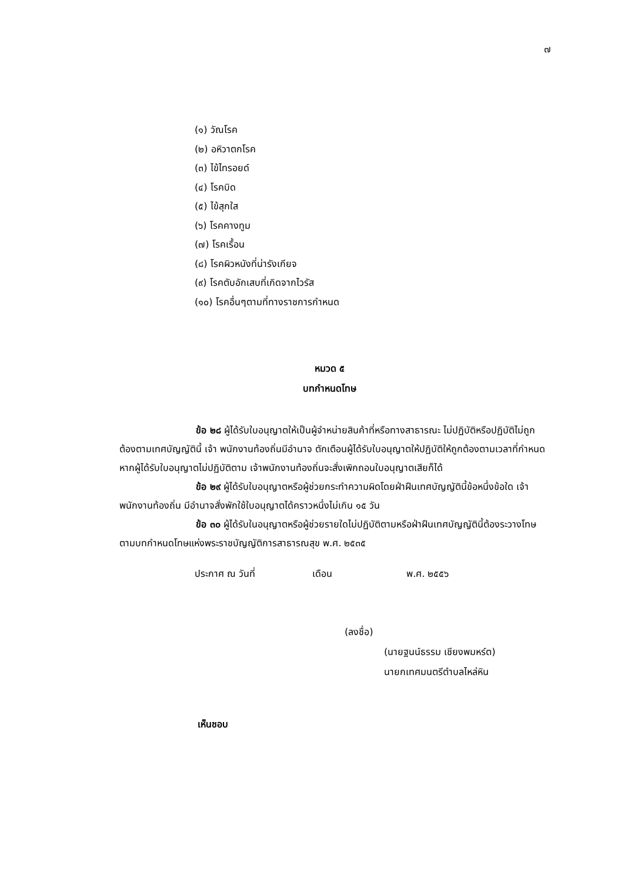๗
(๑) วัณโรค
(๒) อหิวาตกโรค
(๓) ไข้ไทรอยด์
(๔) โรคบิด
(๕) ไข้สุกใส
(๖) โรคคางทูม
(๗) โรคเรื้อน
(๘) โรคผิวหนังที่น่ารังเกียจ
(๙) โรคตับอักเสบที่เกิดจากไวรัส
(๑๐) โรคอื่นๆตามที่ทางราชการกำหนด
หมวด ๕
บทกำหนดโทษ
ข้อ ๒๘ ผู้ได้รับใบอนุญาตให้เป็นผู้จำหน่ายสินค้าที่หรือทางสาธารณะ ไม่ปฏิบัติหรือปฏิบัติไม่ถูกต้องตามเทศบัญญัตินี้ เจ้า พนักงานท้องถิ่นมีอำนาจ ตักเตือนผู้ได้รับใบอนุญาตให้ปฏิบัติให้ถูกต้องตามเวลาที่กำหนด หากผู้ได้รับใบอนุญาตไม่ปฏิบัติตาม เจ้าพนักงานท้องถิ่นจะสั่งเพิกถอนใบอนุญาตเสียก็ได้
ข้อ ๒๙ ผู้ได้รับใบอนุญาตหรือผู้ช่วยกระทำความผิดโดยฝ่าฝืนเทศบัญญัตินี้ข้อหนึ่งข้อใด เจ้าพนักงานท้องถิ่น มีอำนาจสั่งพักใช้ใบอนุญาตได้คราวหนึ่งไม่เกิน ๑๕ วัน
ข้อ ๓๐ ผู้ได้รับในอนุญาตหรือผู้ช่วยรายใดไม่ปฏิบัติตามหรือฝ่าฝืนเทศบัญญัตินี้ต้องระวางโทษตามบทกำหนดโทษแห่งพระราชบัญญัติการสาธารณสุข พ.ศ. ๒๕๓๕
ประกาศ ณ วันที่ เดือน พ.ศ. ๒๕๕๖
(ลงชื่อ)
(นายฐนน์ธรรม เชียงพมหร์ต)
นายกเทศมนตรีตำบลไหล่หิน
เห็นชอบ